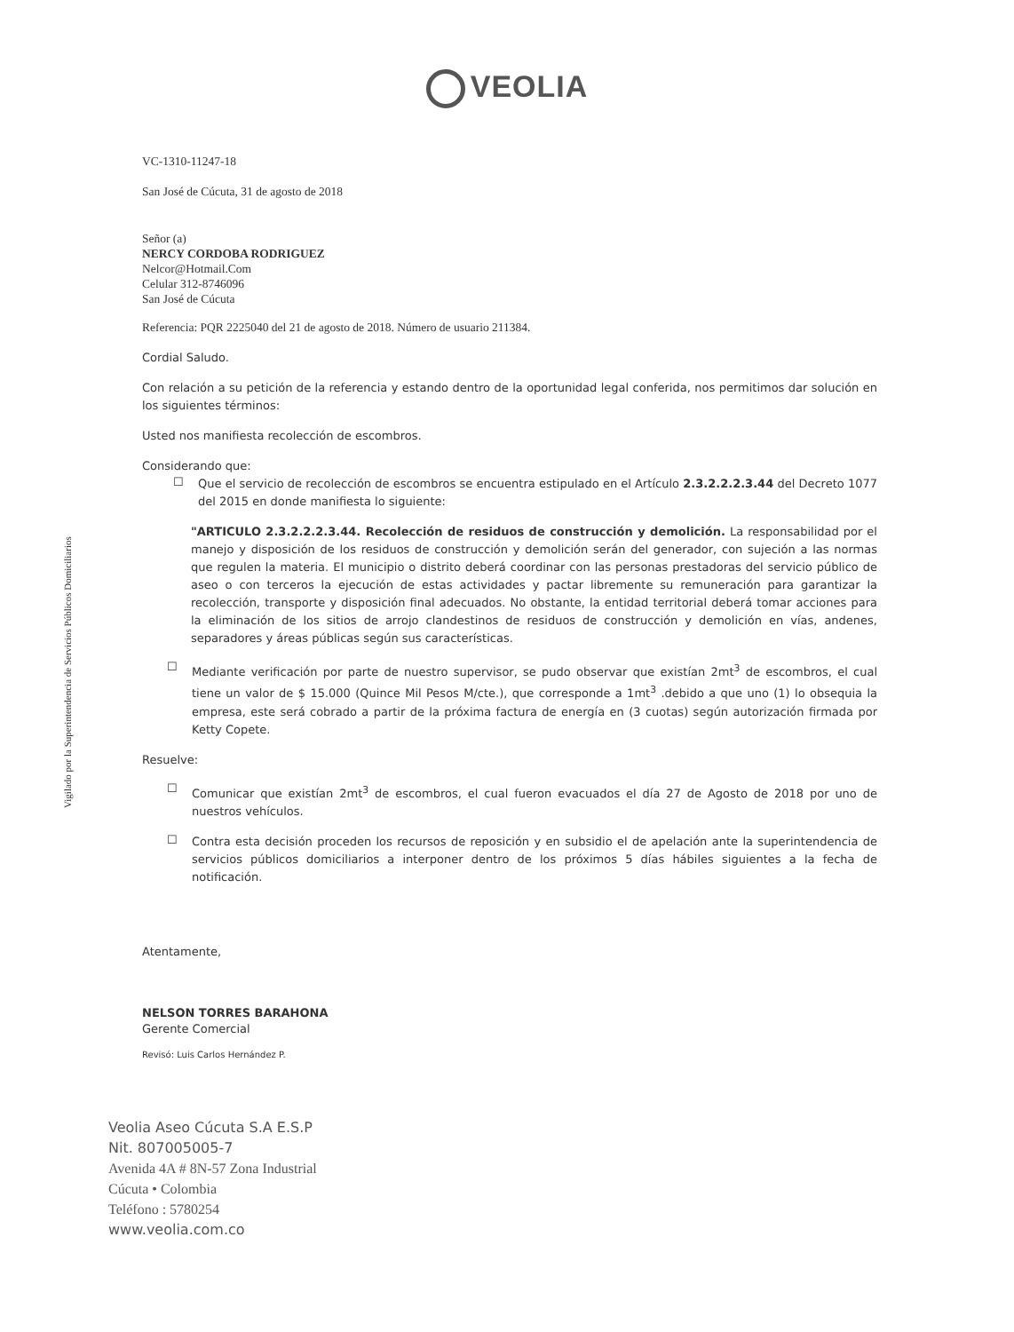Vigilado por la Superintendencia de Servicios Públicos Domiciliarios
VEOLIA
VC-1310-11247-18
San José de Cúcuta, 31 de agosto de 2018
Señor (a)
NERCY CORDOBA RODRIGUEZ
Nelcor@Hotmail.Com
Celular 312-8746096
San José de Cúcuta
Referencia: PQR 2225040 del 21 de agosto de 2018. Número de usuario 211384.
Cordial Saludo.
Con relación a su petición de la referencia y estando dentro de la oportunidad legal conferida, nos permitimos dar solución en los siguientes términos:
Usted nos manifiesta recolección de escombros.
Considerando que:
☐
Que el servicio de recolección de escombros se encuentra estipulado en el Artículo 2.3.2.2.2.3.44 del Decreto 1077 del 2015 en donde manifiesta lo siguiente:
"ARTICULO 2.3.2.2.2.3.44. Recolección de residuos de construcción y demolición. La responsabilidad por el manejo y disposición de los residuos de construcción y demolición serán del generador, con sujeción a las normas que regulen la materia. El municipio o distrito deberá coordinar con las personas prestadoras del servicio público de aseo o con terceros la ejecución de estas actividades y pactar libremente su remuneración para garantizar la recolección, transporte y disposición final adecuados. No obstante, la entidad territorial deberá tomar acciones para la eliminación de los sitios de arrojo clandestinos de residuos de construcción y demolición en vías, andenes, separadores y áreas públicas según sus características.
☐
Mediante verificación por parte de nuestro supervisor, se pudo observar que existían 2mt<sup>3</sup> de escombros, el cual tiene un valor de $ 15.000 (Quince Mil Pesos M/cte.), que corresponde a 1mt<sup>3</sup> .debido a que uno (1) lo obsequia la empresa, este será cobrado a partir de la próxima factura de energía en (3 cuotas) según autorización firmada por Ketty Copete.
Resuelve:
☐
Comunicar que existían 2mt<sup>3</sup> de escombros, el cual fueron evacuados el día 27 de Agosto de 2018 por uno de nuestros vehículos.
☐
Contra esta decisión proceden los recursos de reposición y en subsidio el de apelación ante la superintendencia de servicios públicos domiciliarios a interponer dentro de los próximos 5 días hábiles siguientes a la fecha de notificación.
Atentamente,
NELSON TORRES BARAHONA
Gerente Comercial
Revisó: Luis Carlos Hernández P.
Veolia Aseo Cúcuta S.A E.S.P
Nit. 807005005-7
Avenida 4A # 8N-57 Zona Industrial
Cúcuta • Colombia
Teléfono : 5780254
www.veolia.com.co